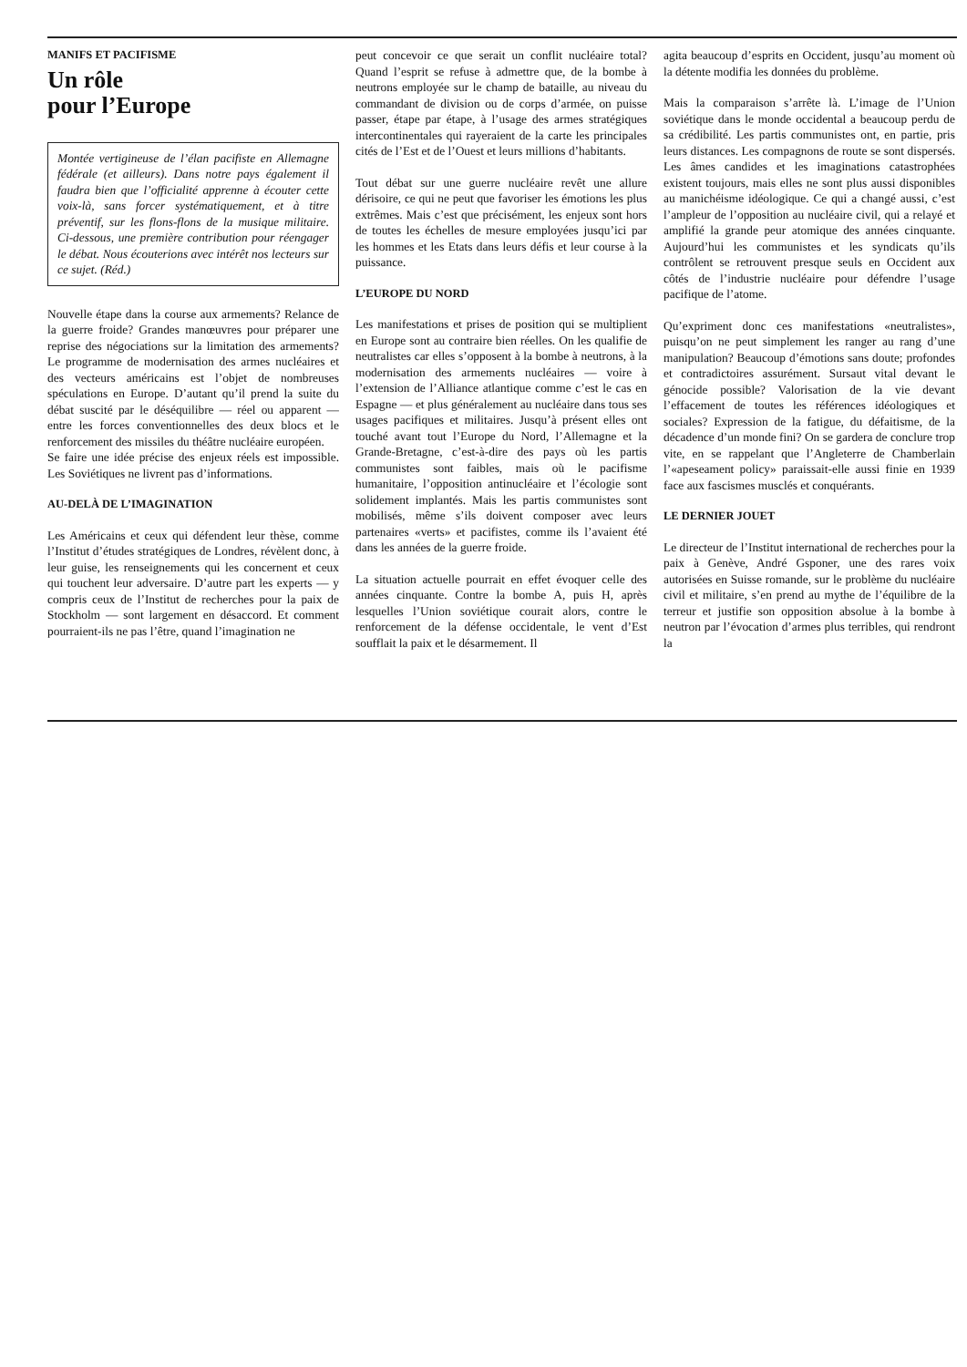MANIFS ET PACIFISME
Un rôle
pour l’Europe
Montée vertigineuse de l’élan pacifiste en Allemagne fédérale (et ailleurs). Dans notre pays également il faudra bien que l’officialité apprenne à écouter cette voix-là, sans forcer systématiquement, et à titre préventif, sur les flons-flons de la musique militaire. Ci-dessous, une première contribution pour réengager le débat. Nous écouterions avec intérêt nos lecteurs sur ce sujet. (Réd.)
Nouvelle étape dans la course aux armements? Relance de la guerre froide? Grandes manœuvres pour préparer une reprise des négociations sur la limitation des armements? Le programme de modernisation des armes nucléaires et des vecteurs américains est l’objet de nombreuses spéculations en Europe. D’autant qu’il prend la suite du débat suscité par le déséquilibre — réel ou apparent — entre les forces conventionnelles des deux blocs et le renforcement des missiles du théâtre nucléaire européen.
Se faire une idée précise des enjeux réels est impossible. Les Soviétiques ne livrent pas d’informations.
AU-DELÀ DE L’IMAGINATION
Les Américains et ceux qui défendent leur thèse, comme l’Institut d’études stratégiques de Londres, révèlent donc, à leur guise, les renseignements qui les concernent et ceux qui touchent leur adversaire. D’autre part les experts — y compris ceux de l’Institut de recherches pour la paix de Stockholm — sont largement en désaccord. Et comment pourraient-ils ne pas l’être, quand l’imagination ne
peut concevoir ce que serait un conflit nucléaire total? Quand l’esprit se refuse à admettre que, de la bombe à neutrons employée sur le champ de bataille, au niveau du commandant de division ou de corps d’armée, on puisse passer, étape par étape, à l’usage des armes stratégiques intercontinentales qui rayeraient de la carte les principales cités de l’Est et de l’Ouest et leurs millions d’habitants.
Tout débat sur une guerre nucléaire revêt une allure dérisoire, ce qui ne peut que favoriser les émotions les plus extrêmes. Mais c’est que précisément, les enjeux sont hors de toutes les échelles de mesure employées jusqu’ici par les hommes et les Etats dans leurs défis et leur course à la puissance.
L’EUROPE DU NORD
Les manifestations et prises de position qui se multiplient en Europe sont au contraire bien réelles. On les qualifie de neutralistes car elles s’opposent à la bombe à neutrons, à la modernisation des armements nucléaires — voire à l’extension de l’Alliance atlantique comme c’est le cas en Espagne — et plus généralement au nucléaire dans tous ses usages pacifiques et militaires. Jusqu’à présent elles ont touché avant tout l’Europe du Nord, l’Allemagne et la Grande-Bretagne, c’est-à-dire des pays où les partis communistes sont faibles, mais où le pacifisme humanitaire, l’opposition antinucléaire et l’écologie sont solidement implantés. Mais les partis communistes sont mobilisés, même s’ils doivent composer avec leurs partenaires «verts» et pacifistes, comme ils l’avaient été dans les années de la guerre froide.
La situation actuelle pourrait en effet évoquer celle des années cinquante. Contre la bombe A, puis H, après lesquelles l’Union soviétique courait alors, contre le renforcement de la défense occidentale, le vent d’Est soufflait la paix et le désarmement. Il
agita beaucoup d’esprits en Occident, jusqu’au moment où la détente modifia les données du problème.
Mais la comparaison s’arrête là. L’image de l’Union soviétique dans le monde occidental a beaucoup perdu de sa crédibilité. Les partis communistes ont, en partie, pris leurs distances. Les compagnons de route se sont dispersés. Les âmes candides et les imaginations catastrophées existent toujours, mais elles ne sont plus aussi disponibles au manichéisme idéologique. Ce qui a changé aussi, c’est l’ampleur de l’opposition au nucléaire civil, qui a relayé et amplifié la grande peur atomique des années cinquante. Aujourd’hui les communistes et les syndicats qu’ils contrôlent se retrouvent presque seuls en Occident aux côtés de l’industrie nucléaire pour défendre l’usage pacifique de l’atome.
Qu’expriment donc ces manifestations «neutralistes», puisqu’on ne peut simplement les ranger au rang d’une manipulation? Beaucoup d’émotions sans doute; profondes et contradictoires assurément. Sursaut vital devant le génocide possible? Valorisation de la vie devant l’effacement de toutes les références idéologiques et sociales? Expression de la fatigue, du défaitisme, de la décadence d’un monde fini? On se gardera de conclure trop vite, en se rappelant que l’Angleterre de Chamberlain l’«apeseament policy» paraissait-elle aussi finie en 1939 face aux fascismes musclés et conquérants.
LE DERNIER JOUET
Le directeur de l’Institut international de recherches pour la paix à Genève, André Gsponer, une des rares voix autorisées en Suisse romande, sur le problème du nucléaire civil et militaire, s’en prend au mythe de l’équilibre de la terreur et justifie son opposition absolue à la bombe à neutron par l’évocation d’armes plus terribles, qui rendront la